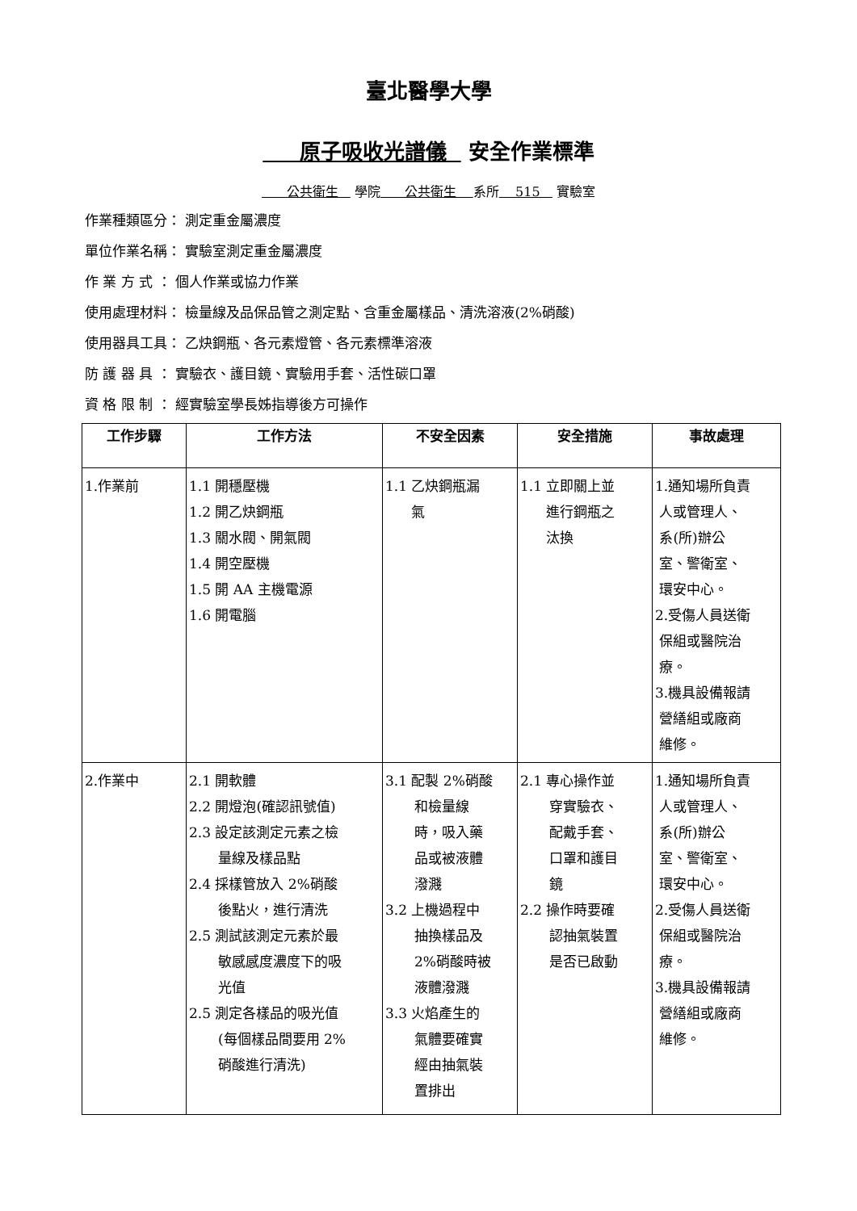臺北醫學大學
原子吸收光譜儀 安全作業標準
公共衛生 學院 公共衛生 系所 515 實驗室
作業種類區分： 測定重金屬濃度
單位作業名稱： 實驗室測定重金屬濃度
作 業 方 式 ： 個人作業或協力作業
使用處理材料： 檢量線及品保品管之測定點、含重金屬樣品、清洗溶液(2%硝酸)
使用器具工具： 乙炔鋼瓶、各元素燈管、各元素標準溶液
防 護 器 具 ： 實驗衣、護目鏡、實驗用手套、活性碳口罩
資 格 限 制 ： 經實驗室學長姊指導後方可操作
| 工作步驟 | 工作方法 | 不安全因素 | 安全措施 | 事故處理 |
| --- | --- | --- | --- | --- |
| 1.作業前 | 1.1 開穩壓機 1.2 開乙炔鋼瓶 1.3 關水閥、開氣閥 1.4 開空壓機 1.5 開 AA 主機電源 1.6 開電腦 | 1.1 乙炔鋼瓶漏 氣 | 1.1 立即關上並 進行鋼瓶之 汰換 | 1.通知場所負責 人或管理人、 系(所)辦公 室、警衛室、 環安中心。 2.受傷人員送衛 保組或醫院治 療。 3.機具設備報請 營繕組或廠商 維修。 |
| 2.作業中 | 2.1 開軟體 2.2 開燈泡(確認訊號值) 2.3 設定該測定元素之檢 量線及樣品點 2.4 採樣管放入 2%硝酸 後點火，進行清洗 2.5 測試該測定元素於最 敏感感度濃度下的吸 光值 2.5 測定各樣品的吸光值 (每個樣品間要用 2% 硝酸進行清洗) | 3.1 配製 2%硝酸 和檢量線 時，吸入藥 品或被液體 潑濺 3.2 上機過程中 抽換樣品及 2%硝酸時被 液體潑濺 3.3 火焰產生的 氣體要確實 經由抽氣裝 置排出 | 2.1 專心操作並 穿實驗衣、 配戴手套、 口罩和護目 鏡 2.2 操作時要確 認抽氣裝置 是否已啟動 | 1.通知場所負責 人或管理人、 系(所)辦公 室、警衛室、 環安中心。 2.受傷人員送衛 保組或醫院治 療。 3.機具設備報請 營繕組或廠商 維修。 |